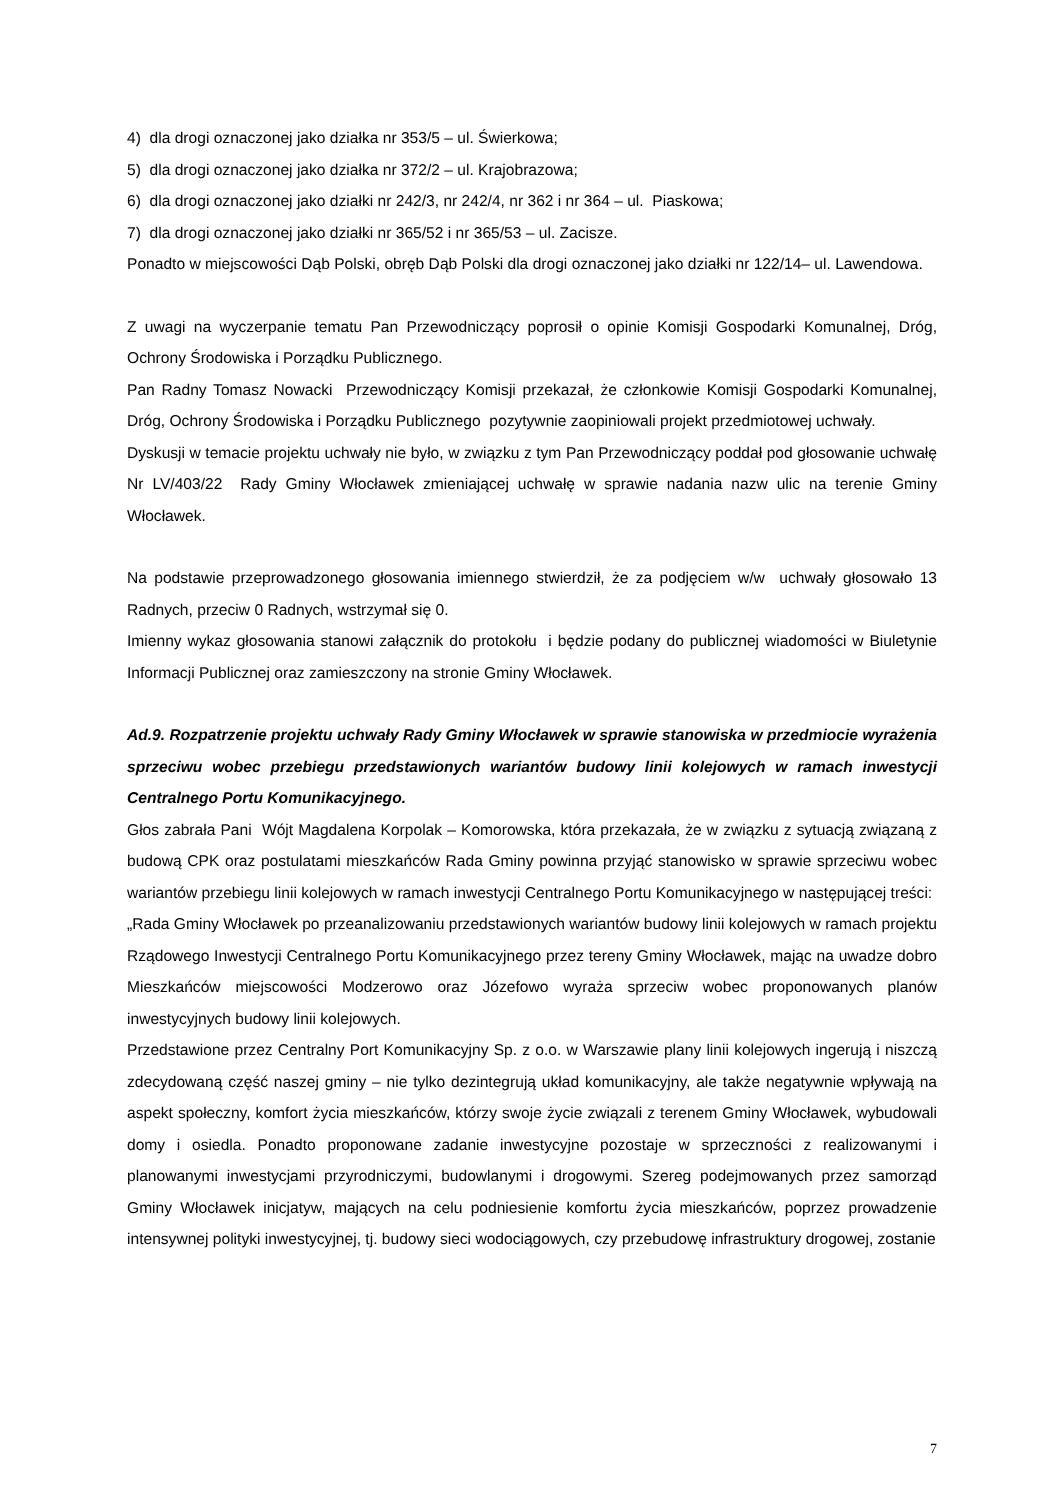4) dla drogi oznaczonej jako działka nr 353/5 – ul. Świerkowa;
5) dla drogi oznaczonej jako działka nr 372/2 – ul. Krajobrazowa;
6) dla drogi oznaczonej jako działki nr 242/3, nr 242/4, nr 362 i nr 364 – ul. Piaskowa;
7) dla drogi oznaczonej jako działki nr 365/52 i nr 365/53 – ul. Zacisze.
Ponadto w miejscowości Dąb Polski, obręb Dąb Polski dla drogi oznaczonej jako działki nr 122/14– ul. Lawendowa.
Z uwagi na wyczerpanie tematu Pan Przewodniczący poprosił o opinie Komisji Gospodarki Komunalnej, Dróg, Ochrony Środowiska i Porządku Publicznego.
Pan Radny Tomasz Nowacki Przewodniczący Komisji przekazał, że członkowie Komisji Gospodarki Komunalnej, Dróg, Ochrony Środowiska i Porządku Publicznego pozytywnie zaopiniowali projekt przedmiotowej uchwały.
Dyskusji w temacie projektu uchwały nie było, w związku z tym Pan Przewodniczący poddał pod głosowanie uchwałę Nr LV/403/22 Rady Gminy Włocławek zmieniającej uchwałę w sprawie nadania nazw ulic na terenie Gminy Włocławek.
Na podstawie przeprowadzonego głosowania imiennego stwierdził, że za podjęciem w/w uchwały głosowało 13 Radnych, przeciw 0 Radnych, wstrzymał się 0.
Imienny wykaz głosowania stanowi załącznik do protokołu i będzie podany do publicznej wiadomości w Biuletynie Informacji Publicznej oraz zamieszczony na stronie Gminy Włocławek.
Ad.9. Rozpatrzenie projektu uchwały Rady Gminy Włocławek w sprawie stanowiska w przedmiocie wyrażenia sprzeciwu wobec przebiegu przedstawionych wariantów budowy linii kolejowych w ramach inwestycji Centralnego Portu Komunikacyjnego.
Głos zabrała Pani Wójt Magdalena Korpolak – Komorowska, która przekazała, że w związku z sytuacją związaną z budową CPK oraz postulatami mieszkańców Rada Gminy powinna przyjąć stanowisko w sprawie sprzeciwu wobec wariantów przebiegu linii kolejowych w ramach inwestycji Centralnego Portu Komunikacyjnego w następującej treści:
„Rada Gminy Włocławek po przeanalizowaniu przedstawionych wariantów budowy linii kolejowych w ramach projektu Rządowego Inwestycji Centralnego Portu Komunikacyjnego przez tereny Gminy Włocławek, mając na uwadze dobro Mieszkańców miejscowości Modzerowo oraz Józefowo wyraża sprzeciw wobec proponowanych planów inwestycyjnych budowy linii kolejowych.
Przedstawione przez Centralny Port Komunikacyjny Sp. z o.o. w Warszawie plany linii kolejowych ingerują i niszczą zdecydowaną część naszej gminy – nie tylko dezintegrują układ komunikacyjny, ale także negatywnie wpływają na aspekt społeczny, komfort życia mieszkańców, którzy swoje życie związali z terenem Gminy Włocławek, wybudowali domy i osiedla. Ponadto proponowane zadanie inwestycyjne pozostaje w sprzeczności z realizowanymi i planowanymi inwestycjami przyrodniczymi, budowlanymi i drogowymi. Szereg podejmowanych przez samorząd Gminy Włocławek inicjatyw, mających na celu podniesienie komfortu życia mieszkańców, poprzez prowadzenie intensywnej polityki inwestycyjnej, tj. budowy sieci wodociągowych, czy przebudowę infrastruktury drogowej, zostanie
7